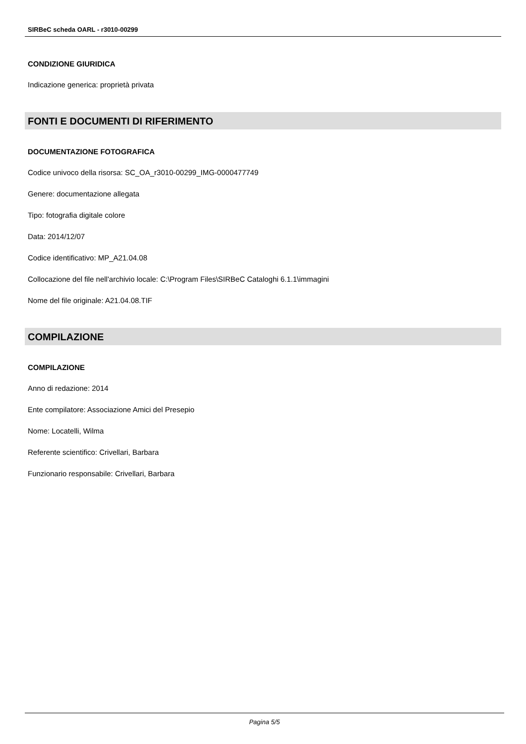SIRBeC scheda OARL - r3010-00299
CONDIZIONE GIURIDICA
Indicazione generica: proprietà privata
FONTI E DOCUMENTI DI RIFERIMENTO
DOCUMENTAZIONE FOTOGRAFICA
Codice univoco della risorsa: SC_OA_r3010-00299_IMG-0000477749
Genere: documentazione allegata
Tipo: fotografia digitale colore
Data: 2014/12/07
Codice identificativo: MP_A21.04.08
Collocazione del file nell'archivio locale: C:\Program Files\SIRBeC Cataloghi 6.1.1\immagini
Nome del file originale: A21.04.08.TIF
COMPILAZIONE
COMPILAZIONE
Anno di redazione: 2014
Ente compilatore: Associazione Amici del Presepio
Nome: Locatelli, Wilma
Referente scientifico: Crivellari, Barbara
Funzionario responsabile: Crivellari, Barbara
Pagina 5/5